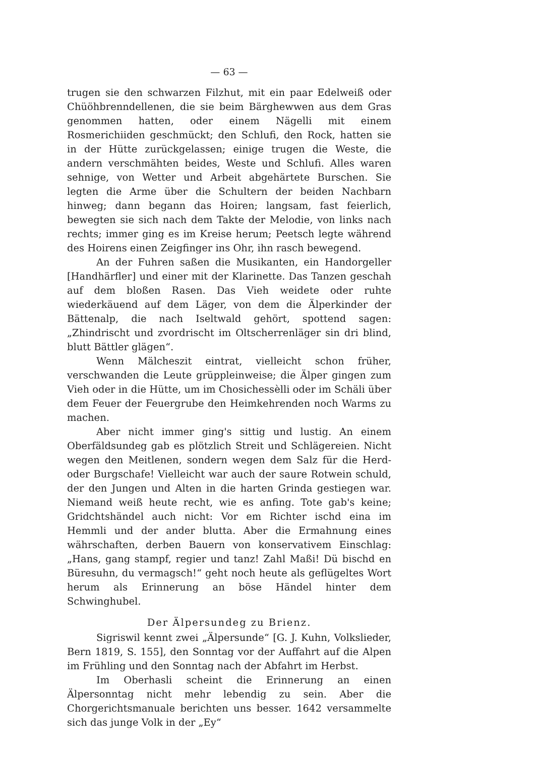— 63 —
trugen sie den schwarzen Filzhut, mit ein paar Edelweiß oder Chüöhbrenndellenen, die sie beim Bärghewwen aus dem Gras genommen hatten, oder einem Nägelli mit einem Rosmerichiiden geschmückt; den Schlufi, den Rock, hatten sie in der Hütte zurückgelassen; einige trugen die Weste, die andern verschmähten beides, Weste und Schlufi. Alles waren sehnige, von Wetter und Arbeit abgehärtete Burschen. Sie legten die Arme über die Schultern der beiden Nachbarn hinweg; dann begann das Hoiren; langsam, fast feierlich, bewegten sie sich nach dem Takte der Melodie, von links nach rechts; immer ging es im Kreise herum; Peetsch legte während des Hoirens einen Zeigfinger ins Ohr, ihn rasch bewegend.
An der Fuhren saßen die Musikanten, ein Handorgeller [Handhärfler] und einer mit der Klarinette. Das Tanzen geschah auf dem bloßen Rasen. Das Vieh weidete oder ruhte wiederkäuend auf dem Läger, von dem die Älperkinder der Bättenalp, die nach Iseltwald gehört, spottend sagen: „Zhindrischt und zvordrischt im Oltscherrenläger sin dri blind, blutt Bättler glägen“.
Wenn Mälcheszit eintrat, vielleicht schon früher, verschwanden die Leute grüppleinweise; die Älper gingen zum Vieh oder in die Hütte, um im Chosichessèlli oder im Schäli über dem Feuer der Feuergrube den Heimkehrenden noch Warms zu machen.
Aber nicht immer ging's sittig und lustig. An einem Oberfäldsundeg gab es plötzlich Streit und Schlägereien. Nicht wegen den Meitlenen, sondern wegen dem Salz für die Herd- oder Burgschafe! Vielleicht war auch der saure Rotwein schuld, der den Jungen und Alten in die harten Grinda gestiegen war. Niemand weiß heute recht, wie es anfing. Tote gab's keine; Gridchtshändel auch nicht: Vor em Richter ischd eina im Hemmli und der ander blutta. Aber die Ermahnung eines währschaften, derben Bauern von konservativem Einschlag: „Hans, gang stampf, regier und tanz! Zahl Maßi! Dü bischd en Büresuhn, du vermagsch!“ geht noch heute als geflügeltes Wort herum als Erinnerung an böse Händel hinter dem Schwinghubel.
Der Älpersundeg zu Brienz.
Sigriswil kennt zwei „Älpersunde“ [G. J. Kuhn, Volkslieder, Bern 1819, S. 155], den Sonntag vor der Auffahrt auf die Alpen im Frühling und den Sonntag nach der Abfahrt im Herbst.
Im Oberhasli scheint die Erinnerung an einen Älpersonntag nicht mehr lebendig zu sein. Aber die Chorgerichtsmanuale berichten uns besser. 1642 versammelte sich das junge Volk in der „Ey“